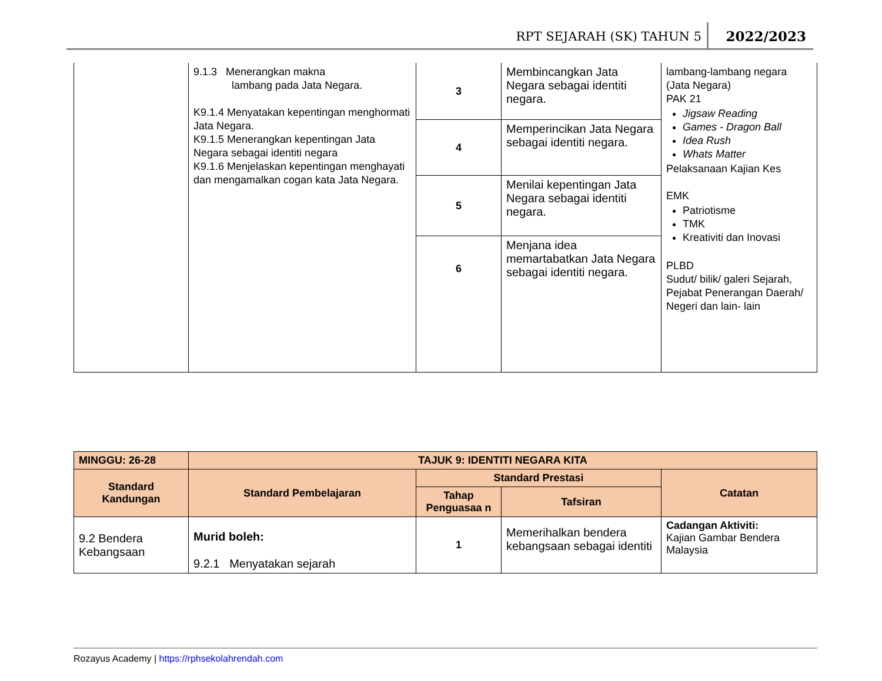RPT SEJARAH (SK) TAHUN 5 2022/2023
| | 9.1.3 Menerangkan makna lambang pada Jata Negara. K9.1.4 Menyatakan kepentingan menghormati Jata Negara. K9.1.5 Menerangkan kepentingan Jata Negara sebagai identiti negara K9.1.6 Menjelaskan kepentingan menghayati dan mengamalkan cogan kata Jata Negara. | 3 | Membincangkan Jata Negara sebagai identiti negara. | lambang-lambang negara (Jata Negara) PAK 21 Jigsaw Reading Games - Dragon Ball Idea Rush Whats Matter Pelaksanaan Kajian Kes EMK Patriotisme TMK Kreativiti dan Inovasi PLBD Sudut/ bilik/ galeri Sejarah, Pejabat Penerangan Daerah/ Negeri dan lain- lain |
| | | 4 | Memperincikan Jata Negara sebagai identiti negara. | |
| | | 5 | Menilai kepentingan Jata Negara sebagai identiti negara. | |
| | | 6 | Menjana idea memartabatkan Jata Negara sebagai identiti negara. | |
| MINGGU: 26-28 | TAJUK 9: IDENTITI NEGARA KITA | | | |
| --- | --- | --- | --- | --- |
| Standard Kandungan | Standard Pembelajaran | Standard Prestasi | | Catatan |
| | | Tahap Penguasaa n | Tafsiran | |
| 9.2 Bendera Kebangsaan | Murid boleh: 9.2.1 Menyatakan sejarah | 1 | Memerihalkan bendera kebangsaan sebagai identiti | Cadangan Aktiviti: Kajian Gambar Bendera Malaysia |
Rozayus Academy | https://rphsekolahrendah.com